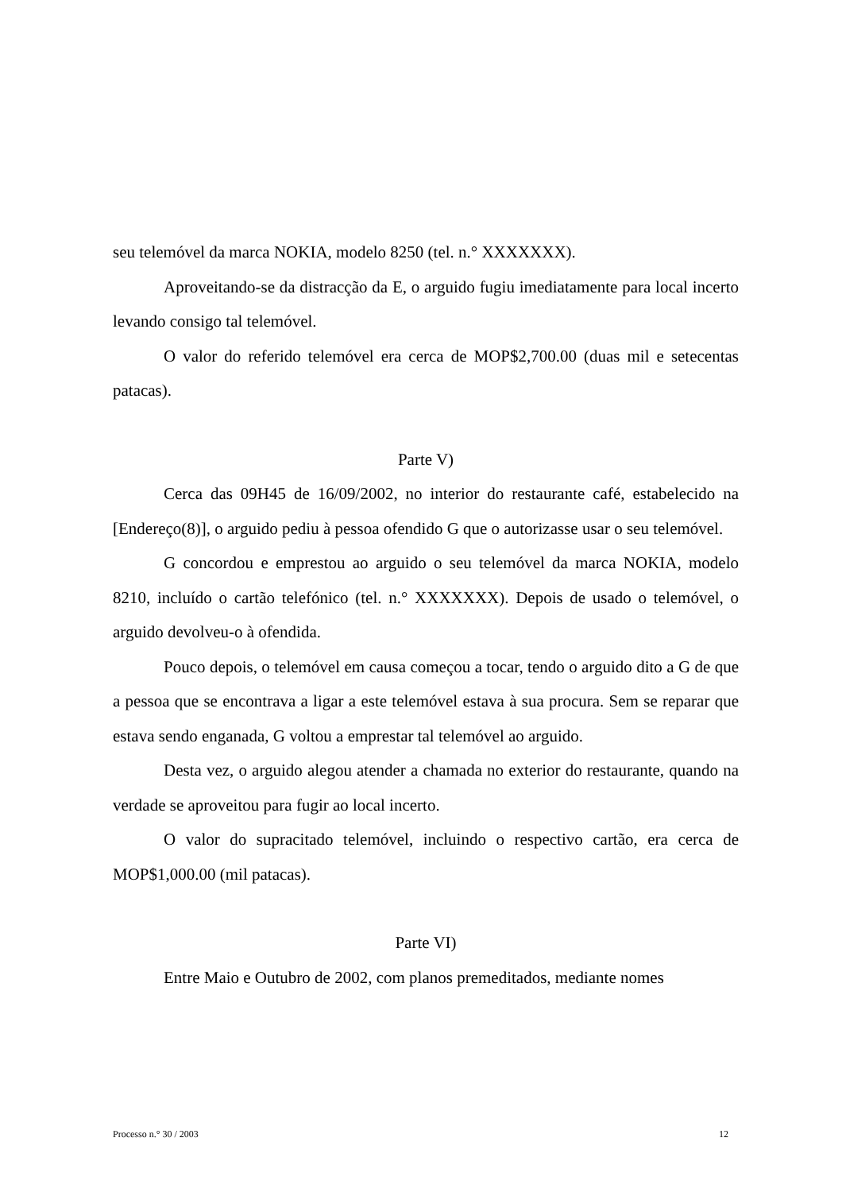seu telemóvel da marca NOKIA, modelo 8250 (tel. n.° XXXXXXX).
Aproveitando-se da distracção da E, o arguido fugiu imediatamente para local incerto levando consigo tal telemóvel.
O valor do referido telemóvel era cerca de MOP$2,700.00 (duas mil e setecentas patacas).
Parte V)
Cerca das 09H45 de 16/09/2002, no interior do restaurante café, estabelecido na [Endereço(8)], o arguido pediu à pessoa ofendido G que o autorizasse usar o seu telemóvel.
G concordou e emprestou ao arguido o seu telemóvel da marca NOKIA, modelo 8210, incluído o cartão telefónico (tel. n.° XXXXXXX). Depois de usado o telemóvel, o arguido devolveu-o à ofendida.
Pouco depois, o telemóvel em causa começou a tocar, tendo o arguido dito a G de que a pessoa que se encontrava a ligar a este telemóvel estava à sua procura. Sem se reparar que estava sendo enganada, G voltou a emprestar tal telemóvel ao arguido.
Desta vez, o arguido alegou atender a chamada no exterior do restaurante, quando na verdade se aproveitou para fugir ao local incerto.
O valor do supracitado telemóvel, incluindo o respectivo cartão, era cerca de MOP$1,000.00 (mil patacas).
Parte VI)
Entre Maio e Outubro de 2002, com planos premeditados, mediante nomes
Processo n.° 30 / 2003 12